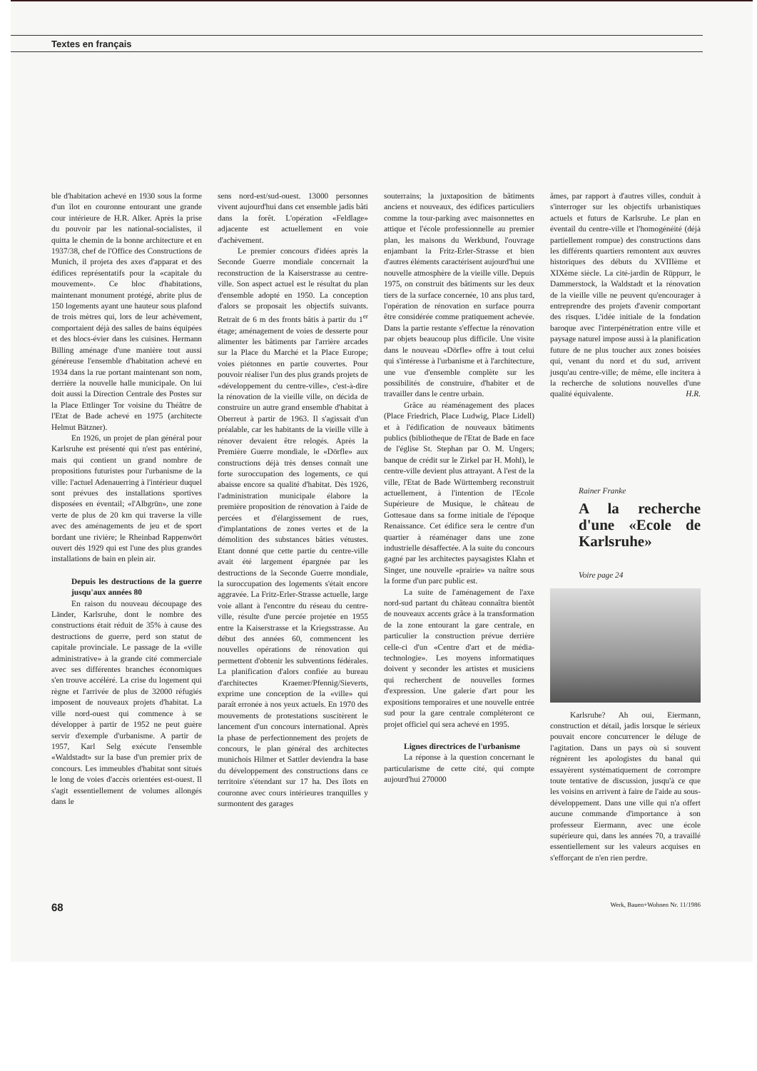Textes en français
ble d'habitation achevé en 1930 sous la forme d'un îlot en couronne entourant une grande cour intérieure de H.R. Alker. Après la prise du pouvoir par les national-socialistes, il quitta le chemin de la bonne architecture et en 1937/38, chef de l'Office des Constructions de Munich, il projeta des axes d'apparat et des édifices représentatifs pour la «capitale du mouvement». Ce bloc d'habitations, maintenant monument protégé, abrite plus de 150 logements ayant une hauteur sous plafond de trois mètres qui, lors de leur achèvement, comportaient déjà des salles de bains équipées et des blocs-évier dans les cuisines. Hermann Billing aménage d'une manière tout aussi généreuse l'ensemble d'habitation achevé en 1934 dans la rue portant maintenant son nom, derrière la nouvelle halle municipale. On lui doit aussi la Direction Centrale des Postes sur la Place Ettlinger Tor voisine du Théâtre de l'Etat de Bade achevé en 1975 (architecte Helmut Bätzner).
En 1926, un projet de plan général pour Karlsruhe est présenté qui n'est pas entériné, mais qui contient un grand nombre de propositions futuristes pour l'urbanisme de la ville: l'actuel Adenauerring à l'intérieur duquel sont prévues des installations sportives disposées en éventail; «l'Albgrün», une zone verte de plus de 20 km qui traverse la ville avec des aménagements de jeu et de sport bordant une rivière; le Rheinbad Rappenwört ouvert dès 1929 qui est l'une des plus grandes installations de bain en plein air.
Depuis les destructions de la guerre jusqu'aux années 80
En raison du nouveau découpage des Länder, Karlsruhe, dont le nombre des constructions était réduit de 35% à cause des destructions de guerre, perd son statut de capitale provinciale. Le passage de la «ville administrative» à la grande cité commerciale avec ses différentes branches économiques s'en trouve accéléré. La crise du logement qui règne et l'arrivée de plus de 32000 réfugiés imposent de nouveaux projets d'habitat. La ville nord-ouest qui commence à se développer à partir de 1952 ne peut guère servir d'exemple d'urbanisme. A partir de 1957, Karl Selg exécute l'ensemble «Waldstadt» sur la base d'un premier prix de concours. Les immeubles d'habitat sont situés le long de voies d'accès orientées est-ouest. Il s'agit essentiellement de volumes allongés dans le
sens nord-est/sud-ouest. 13000 personnes vivent aujourd'hui dans cet ensemble jadis bâti dans la forêt. L'opération «Feldlage» adjacente est actuellement en voie d'achèvement.
Le premier concours d'idées après la Seconde Guerre mondiale concernait la reconstruction de la Kaiserstrasse au centre-ville. Son aspect actuel est le résultat du plan d'ensemble adopté en 1950. La conception d'alors se proposait les objectifs suivants. Retrait de 6 m des fronts bâtis à partir du 1<sup>er</sup> étage; aménagement de voies de desserte pour alimenter les bâtiments par l'arrière arcades sur la Place du Marché et la Place Europe; voies piétonnes en partie couvertes. Pour pouvoir réaliser l'un des plus grands projets de «développement du centre-ville», c'est-à-dire la rénovation de la vieille ville, on décida de construire un autre grand ensemble d'habitat à Oberreut à partir de 1963. Il s'agissait d'un préalable, car les habitants de la vieille ville à rénover devaient être relogés. Après la Première Guerre mondiale, le «Dörfle» aux constructions déjà très denses connaît une forte suroccupation des logements, ce qui abaisse encore sa qualité d'habitat. Dès 1926, l'administration municipale élabore la première proposition de rénovation à l'aide de percées et d'élargissement de rues, d'implantations de zones vertes et de la démolition des substances bâties vétustes. Etant donné que cette partie du centre-ville avait été largement épargnée par les destructions de la Seconde Guerre mondiale, la suroccupation des logements s'était encore aggravée. La Fritz-Erler-Strasse actuelle, large voie allant à l'encontre du réseau du centre-ville, résulte d'une percée projetée en 1955 entre la Kaiserstrasse et la Kriegsstrasse. Au début des années 60, commencent les nouvelles opérations de rénovation qui permettent d'obtenir les subventions fédérales. La planification d'alors confiée au bureau d'architectes Kraemer/Pfennig/Sieverts, exprime une conception de la «ville» qui paraît erronée à nos yeux actuels. En 1970 des mouvements de protestations suscitèrent le lancement d'un concours international. Après la phase de perfectionnement des projets de concours, le plan général des architectes munichois Hilmer et Sattler deviendra la base du développement des constructions dans ce territoire s'étendant sur 17 ha. Des îlots en couronne avec cours intérieures tranquilles y surmontent des garages
souterrains; la juxtaposition de bâtiments anciens et nouveaux, des édifices particuliers comme la tour-parking avec maisonnettes en attique et l'école professionnelle au premier plan, les maisons du Werkbund, l'ouvrage enjambant la Fritz-Erler-Strasse et bien d'autres éléments caractérisent aujourd'hui une nouvelle atmosphère de la vieille ville. Depuis 1975, on construit des bâtiments sur les deux tiers de la surface concernée, 10 ans plus tard, l'opération de rénovation en surface pourra être considérée comme pratiquement achevée. Dans la partie restante s'effectue la rénovation par objets beaucoup plus difficile. Une visite dans le nouveau «Dörfle» offre à tout celui qui s'intéresse à l'urbanisme et à l'architecture, une vue d'ensemble complète sur les possibilités de construire, d'habiter et de travailler dans le centre urbain.
Grâce au réaménagement des places (Place Friedrich, Place Ludwig, Place Lidell) et à l'édification de nouveaux bâtiments publics (bibliotheque de l'Etat de Bade en face de l'église St. Stephan par O. M. Ungers; banque de crédit sur le Zirkel par H. Mohl), le centre-ville devient plus attrayant. A l'est de la ville, l'Etat de Bade Württemberg reconstruit actuellement, à l'intention de l'Ecole Supérieure de Musique, le château de Gottesaue dans sa forme initiale de l'époque Renaissance. Cet édifice sera le centre d'un quartier à réaménager dans une zone industrielle désaffectée. A la suite du concours gagné par les architectes paysagistes Klahn et Singer, une nouvelle «prairie» va naître sous la forme d'un parc public est.
La suite de l'aménagement de l'axe nord-sud partant du château connaîtra bientôt de nouveaux accents grâce à la transformation de la zone entourant la gare centrale, en particulier la construction prévue derrière celle-ci d'un «Centre d'art et de média-technologie». Les moyens informatiques doivent y seconder les artistes et musiciens qui recherchent de nouvelles formes d'expression. Une galerie d'art pour les expositions temporaires et une nouvelle entrée sud pour la gare centrale compléteront ce projet officiel qui sera achevé en 1995.
Lignes directrices de l'urbanisme
La réponse à la question concernant le particularisme de cette cité, qui compte aujourd'hui 270000
âmes, par rapport à d'autres villes, conduit à s'interroger sur les objectifs urbanistiques actuels et futurs de Karlsruhe. Le plan en éventail du centre-ville et l'homogénéité (déjà partiellement rompue) des constructions dans les différents quartiers remontent aux œuvres historiques des débuts du XVIIIème et XIXème siècle. La cité-jardin de Rüppurr, le Dammerstock, la Waldstadt et la rénovation de la vieille ville ne peuvent qu'encourager à entreprendre des projets d'avenir comportant des risques. L'idée initiale de la fondation baroque avec l'interpénétration entre ville et paysage naturel impose aussi à la planification future de ne plus toucher aux zones boisées qui, venant du nord et du sud, arrivent jusqu'au centre-ville; de même, elle incitera à la recherche de solutions nouvelles d'une qualité équivalente. H.R.
Rainer Franke
A la recherche d'une «Ecole de Karlsruhe»
Voire page 24
Karlsruhe? Ah oui, Eiermann, construction et détail, jadis lorsque le sérieux pouvait encore concurrencer le déluge de l'agitation. Dans un pays où si souvent régnèrent les apologistes du banal qui essayèrent systématiquement de corrompre toute tentative de discussion, jusqu'à ce que les voisins en arrivent à faire de l'aide au sous-développement. Dans une ville qui n'a offert aucune commande d'importance à son professeur Eiermann, avec une école supérieure qui, dans les années 70, a travaillé essentiellement sur les valeurs acquises en s'efforçant de n'en rien perdre.
68 Werk, Bauen+Wohnen Nr. 11/1986